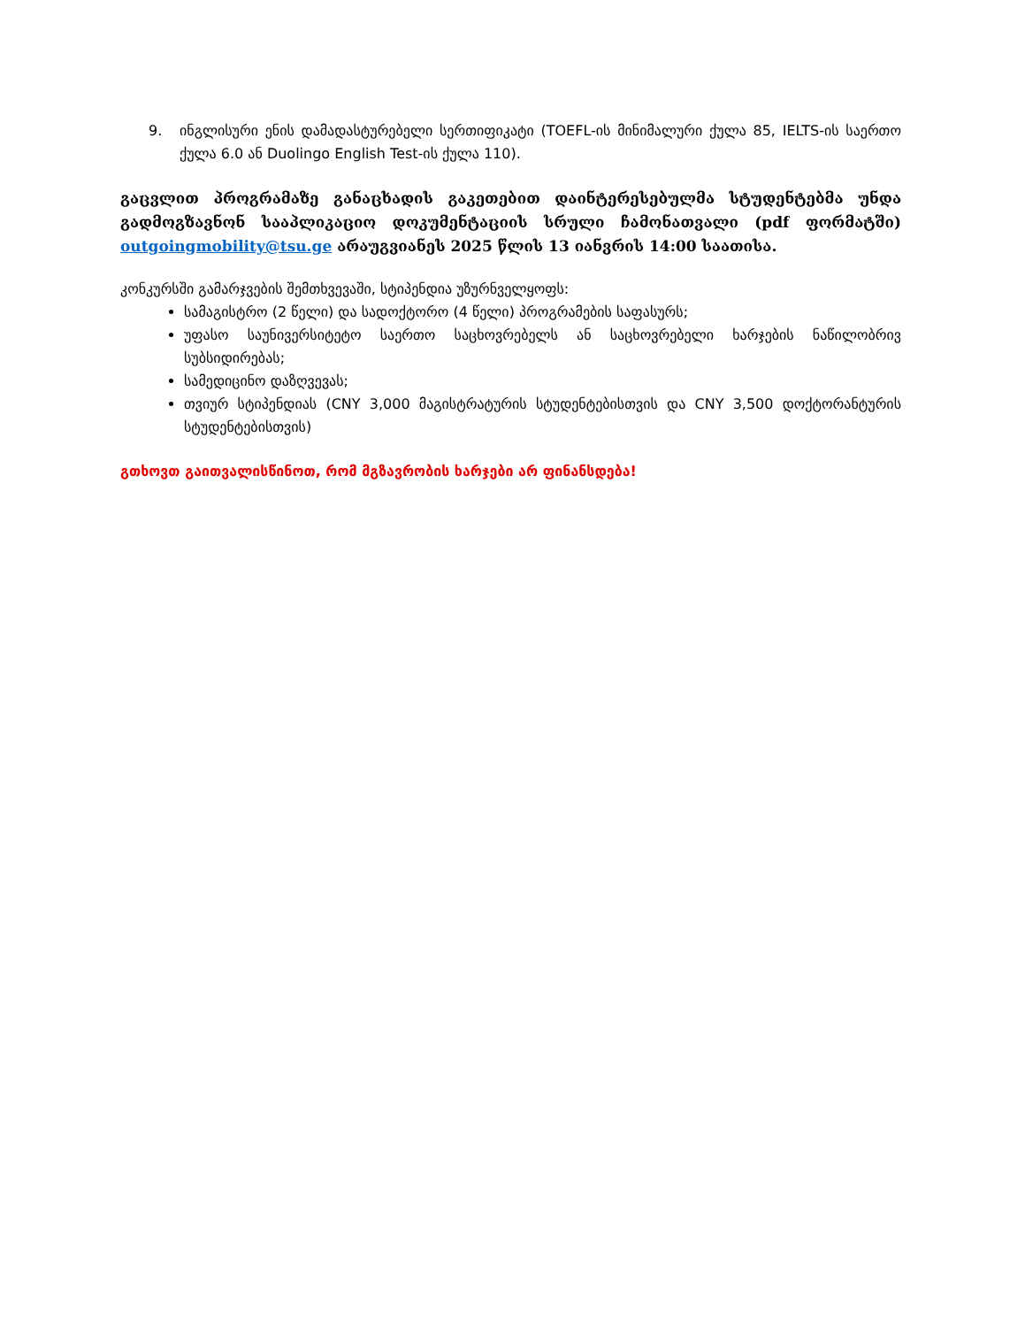9. ინგლისური ენის დამადასტურებელი სერთიფიკატი (TOEFL-ის მინიმალური ქულა 85, IELTS-ის საერთო ქულა 6.0 ან Duolingo English Test-ის ქულა 110).
გაცვლით პროგრამაზე განაცხადის გაკეთებით დაინტერესებულმა სტუდენტებმა უნდა გადმოგზავნონ სააპლიკაციო დოკუმენტაციის სრული ჩამონათვალი (pdf ფორმატში) outgoingmobility@tsu.ge არაუგვიანეს 2025 წლის 13 იანვრის 14:00 საათისა.
კონკურსში გამარჯვების შემთხვევაში, სტიპენდია უზურნველყოფს:
სამაგისტრო (2 წელი) და სადოქტორო (4 წელი) პროგრამების საფასურს;
უფასო საუნივერსიტეტო საერთო საცხოვრებელს ან საცხოვრებელი ხარჯების ნაწილობრივ სუბსიდირებას;
სამედიცინო დაზღვევას;
თვიურ სტიპენდიას (CNY 3,000 მაგისტრატურის სტუდენტებისთვის და CNY 3,500 დოქტორანტურის სტუდენტებისთვის)
გთხოვთ გაითვალისწინოთ, რომ მგზავრობის ხარჯები არ ფინანსდება!